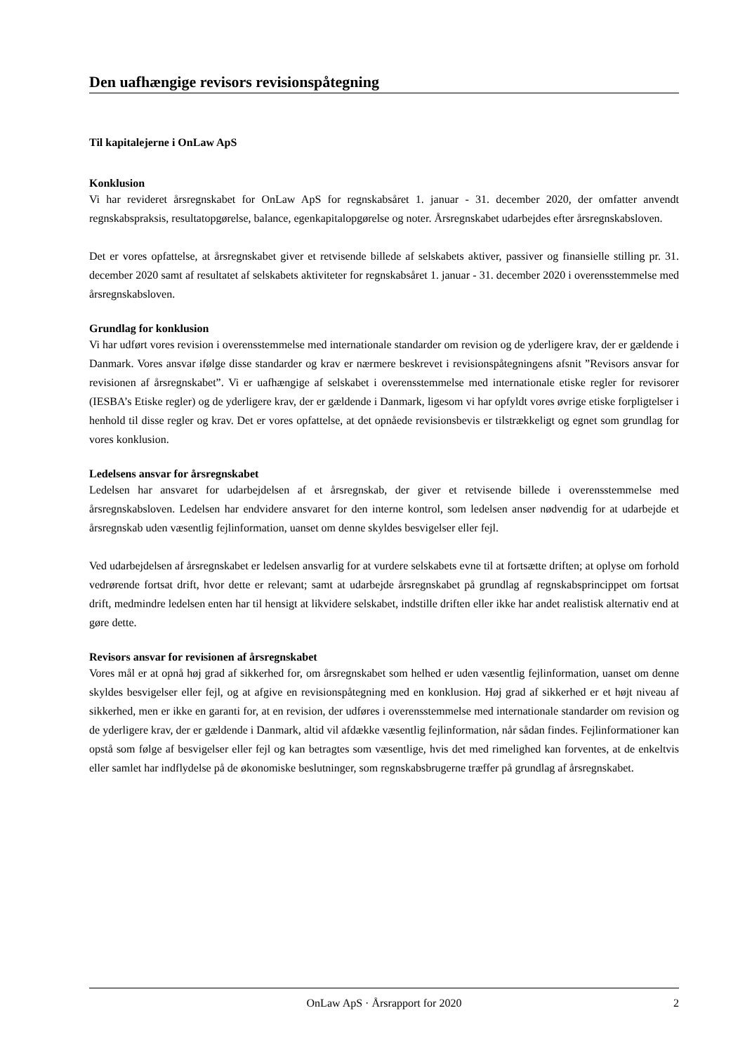Den uafhængige revisors revisionspåtegning
Til kapitalejerne i OnLaw ApS
Konklusion
Vi har revideret årsregnskabet for OnLaw ApS for regnskabsåret 1. januar - 31. december 2020, der omfatter anvendt regnskabspraksis, resultatopgørelse, balance, egenkapitalopgørelse og noter. Årsregnskabet udarbejdes efter årsregnskabsloven.
Det er vores opfattelse, at årsregnskabet giver et retvisende billede af selskabets aktiver, passiver og finansielle stilling pr. 31. december 2020 samt af resultatet af selskabets aktiviteter for regnskabsåret 1. januar - 31. december 2020 i overensstemmelse med årsregnskabsloven.
Grundlag for konklusion
Vi har udført vores revision i overensstemmelse med internationale standarder om revision og de yderligere krav, der er gældende i Danmark. Vores ansvar ifølge disse standarder og krav er nærmere beskrevet i revisionspåtegningens afsnit ”Revisors ansvar for revisionen af årsregnskabet”. Vi er uafhængige af selskabet i overensstemmelse med internationale etiske regler for revisorer (IESBA’s Etiske regler) og de yderligere krav, der er gældende i Danmark, ligesom vi har opfyldt vores øvrige etiske forpligtelser i henhold til disse regler og krav. Det er vores opfattelse, at det opnåede revisionsbevis er tilstrækkeligt og egnet som grundlag for vores konklusion.
Ledelsens ansvar for årsregnskabet
Ledelsen har ansvaret for udarbejdelsen af et årsregnskab, der giver et retvisende billede i overensstemmelse med årsregnskabsloven. Ledelsen har endvidere ansvaret for den interne kontrol, som ledelsen anser nødvendig for at udarbejde et årsregnskab uden væsentlig fejlinformation, uanset om denne skyldes besvigelser eller fejl.
Ved udarbejdelsen af årsregnskabet er ledelsen ansvarlig for at vurdere selskabets evne til at fortsætte driften; at oplyse om forhold vedrørende fortsat drift, hvor dette er relevant; samt at udarbejde årsregnskabet på grundlag af regnskabsprincippet om fortsat drift, medmindre ledelsen enten har til hensigt at likvidere selskabet, indstille driften eller ikke har andet realistisk alternativ end at gøre dette.
Revisors ansvar for revisionen af årsregnskabet
Vores mål er at opnå høj grad af sikkerhed for, om årsregnskabet som helhed er uden væsentlig fejlinformation, uanset om denne skyldes besvigelser eller fejl, og at afgive en revisionspåtegning med en konklusion. Høj grad af sikkerhed er et højt niveau af sikkerhed, men er ikke en garanti for, at en revision, der udføres i overensstemmelse med internationale standarder om revision og de yderligere krav, der er gældende i Danmark, altid vil afdække væsentlig fejlinformation, når sådan findes. Fejlinformationer kan opstå som følge af besvigelser eller fejl og kan betragtes som væsentlige, hvis det med rimelighed kan forventes, at de enkeltvis eller samlet har indflydelse på de økonomiske beslutninger, som regnskabsbrugerne træffer på grundlag af årsregnskabet.
OnLaw ApS · Årsrapport for 2020 2